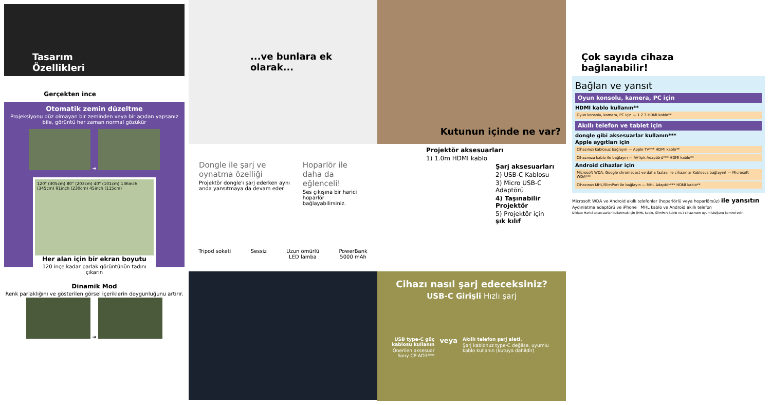Tasarım
Özellikleri
Gerçekten ince
Otomatik zemin düzeltme
Projeksiyonu düz olmayan bir zeminden veya bir açıdan yapsanız bile, görüntü her zaman normal gözükür
➜
120" (305cm) 80" (203cm) 40" (101cm) 136inch (345cm) 91inch (230cm) 45inch (115cm)
Her alan için bir ekran boyutu
120 inçe kadar parlak görüntünün tadını çıkarın
Dinamik Mod
Renk parlaklığını ve gösterilen görsel içeriklerin doygunluğunu artırır.
➜
...ve bunlara ek
olarak...
Dongle ile şarj ve oynatma özelliği
Projektör dongle'ı şarj ederken aynı anda yansıtmaya da devam eder
Hoparlör ile daha da eğlenceli!
Ses çıkışına bir harici hoparlör bağlayabilirsiniz.
Tripod soketi Sessiz Uzun ömürlü
LED lamba PowerBank
5000 mAh
Kutunun içinde ne var?
Projektör aksesuarları
1) 1.0m HDMI kablo
Şarj aksesuarları
2) USB-C Kablosu
3) Micro USB-C Adaptörü
4) Taşınabilir Projektör
5) Projektör için şık kılıf
Cihazı nasıl şarj edeceksiniz?
USB-C Girişli Hızlı şarj
USB type-C güç kablosu kullanın
Önerilen aksesuar Sony CP-AD3***
veya
Akıllı telefon şarj aleti.
Şarj kablonuz type-C değilse, uyumlu kablo kullanın (kutuya dahildir)
Çok sayıda cihaza
bağlanabilir!
Bağlan ve yansıt
Oyun konsolu, kamera, PC için
HDMI kablo kullanın**
Oyun konsolu, kamera, PC için — 1 2 3 HDMI kablo**
Akıllı telefon ve tablet için
dongle gibi aksesuarlar kullanın***
Apple aygıtları için
Cihazınızı kablosuz bağlayın — Apple TV*** HDMI kablo**
Cihazınıza kablo ile bağlayın — AV Işık Adaptörü*** HDMI kablo**
Android cihazlar için
Microsoft WDA, Google chromecast ve daha fazlası ile cihazınızı Kablosuz bağlayın! — Microsoft WDA***
Cihazınızı MHL/SlimPort ile bağlayın — MHL Adaptör*** HDMI kablo**
Microsoft WDA ve Android akıllı telefonlar (hoparlörlü veya hoparlörsüz) ile yansıtın
Aydınlatma adaptörü ve iPhone MHL kablo ve Android akıllı telefon
Dikkat: Harici aksesuarlar kullanmak için (MHL kablo, SlimPort kablo vs.) cihazınızın uyumluluğunu kontrol edin.